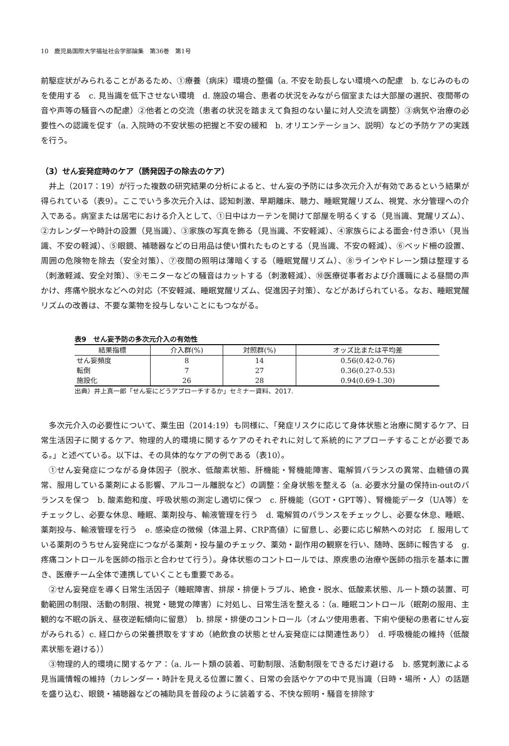10　鹿児島国際大学福祉社会学部論集　第36巻　第1号
前駆症状がみられることがあるため、①療養（病床）環境の整備（a. 不安を助長しない環境への配慮　b. なじみのものを使用する　c. 見当識を低下させない環境　d. 施設の場合、患者の状況をみながら個室または大部屋の選択、夜間帯の音や声等の騒音への配慮）②他者との交流（患者の状況を踏まえて負担のない量に対人交流を調整）③病気や治療の必要性への認識を促す（a. 入院時の不安状態の把握と不安の緩和　b. オリエンテーション、説明）などの予防ケアの実践を行う。
（3）せん妄発症時のケア（誘発因子の除去のケア）
井上（2017：19）が行った複数の研究結果の分析によると、せん妄の予防には多次元介入が有効であるという結果が得られている（表9）。ここでいう多次元介入は、認知刺激、早期離床、聴力、睡眠覚醒リズム、視覚、水分管理への介入である。病室または居宅における介入として、①日中はカーテンを開けて部屋を明るくする（見当識、覚醒リズム）、②カレンダーや時計の設置（見当識）、③家族の写真を飾る（見当識、不安軽減）、④家族らによる面会･付き添い（見当識、不安の軽減）、⑤眼鏡、補聴器などの日用品は使い慣れたものとする（見当識、不安の軽減）、⑥ベッド柵の設置、周囲の危険物を除去（安全対策）、⑦夜間の照明は薄暗くする（睡眠覚醒リズム）、⑧ラインやドレーン類は整理する（刺激軽減、安全対策）、⑨モニターなどの騒音はカットする（刺激軽減）、⑩医療従事者および介護職による昼間の声かけ、疼痛や脱水などへの対応（不安軽減、睡眠覚醒リズム、促進因子対策）、などがあげられている。なお、睡眠覚醒リズムの改善は、不要な薬物を投与しないことにもつながる。
表9　せん妄予防の多次元介入の有効性
| 結果指標 | 介入群(%) | 対照群(%) | オッズ比または平均差 |
| --- | --- | --- | --- |
| せん妄頻度 | 8 | 14 | 0.56(0.42-0.76) |
| 転倒 | 7 | 27 | 0.36(0.27-0.53) |
| 施設化 | 26 | 28 | 0.94(0.69-1.30) |
出典）井上真一郎「せん妄にどうアプローチするか」セミナー資料、2017.
多次元介入の必要性について、粟生田（2014:19）も同様に、「発症リスクに応じて身体状態と治療に関するケア、日常生活因子に関するケア、物理的人的環境に関するケアのそれぞれに対して系統的にアプローチすることが必要である。」と述べている。以下は、その具体的なケアの例である（表10）。
①せん妄発症につながる身体因子（脱水、低酸素状態、肝機能・腎機能障害、電解質バランスの異常、血糖値の異常、服用している薬剤による影響、アルコール離脱など）の調整：全身状態を整える（a. 必要水分量の保持in-outのバランスを保つ　b. 酸素飽和度、呼吸状態の測定し適切に保つ　c. 肝機能（GOT・GPT等）、腎機能データ（UA等）をチェックし、必要な休息、睡眠、薬剤投与、輸液管理を行う　d. 電解質のバランスをチェックし、必要な休息、睡眠、薬剤投与、輸液管理を行う　e. 感染症の徴候（体温上昇、CRP高値）に留意し、必要に応じ解熱への対応　f. 服用している薬剤のうちせん妄発症につながる薬剤・投与量のチェック、薬効・副作用の観察を行い、随時、医師に報告する　g. 疼痛コントロールを医師の指示と合わせて行う）。身体状態のコントロールでは、原疾患の治療や医師の指示を基本に置き、医療チーム全体で連携していくことも重要である。
②せん妄発症を導く日常生活因子（睡眠障害、排尿・排便トラブル、絶食・脱水、低酸素状態、ルート類の装置、可動範囲の制限、活動の制限、視覚・聴覚の障害）に対処し、日常生活を整える：（a. 睡眠コントロール（眠剤の服用、主観的な不眠の訴え、昼夜逆転傾向に留意）　b. 排尿・排便のコントロール（オムツ使用患者、下痢や便秘の患者にせん妄がみられる）c. 経口からの栄養摂取をすすめ（絶飲食の状態とせん妄発症には関連性あり）　d. 呼吸機能の維持（低酸素状態を避ける））
③物理的人的環境に関するケア：（a. ルート類の装着、可動制限、活動制限をできるだけ避ける　b. 感覚刺激による見当識情報の維持（カレンダー・時計を見える位置に置く、日常の会話やケアの中で見当識（日時・場所・人）の話題を盛り込む、眼鏡・補聴器などの補助具を普段のように装着する、不快な照明・騒音を排除す